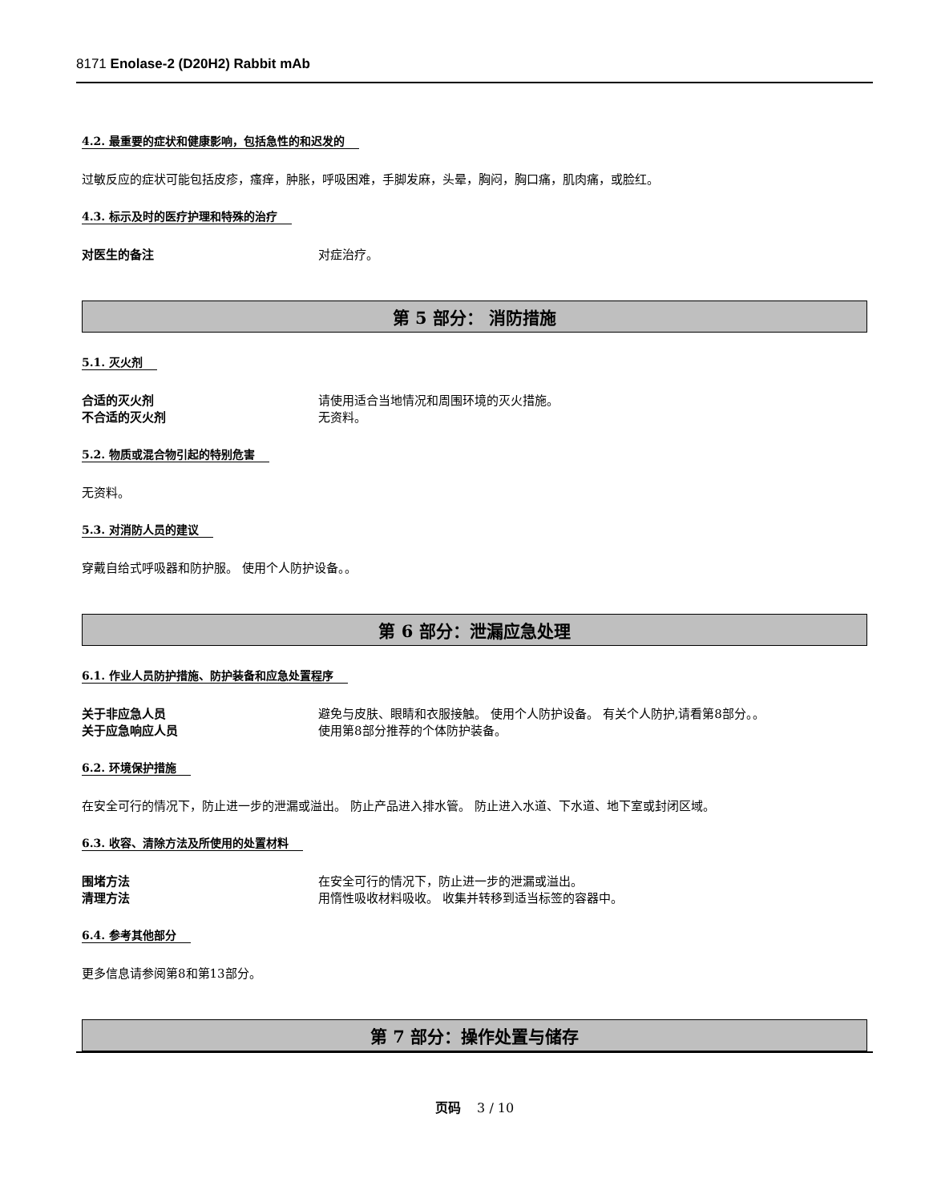8171 Enolase-2 (D20H2) Rabbit mAb
4.2. 最重要的症状和健康影响，包括急性的和迟发的
过敏反应的症状可能包括皮疹，瘙痒，肿胀，呼吸困难，手脚发麻，头晕，胸闷，胸口痛，肌肉痛，或脸红。
4.3. 标示及时的医疗护理和特殊的治疗
对医生的备注 对症治疗。
第 5 部分： 消防措施
5.1. 灭火剂
合适的灭火剂 请使用适合当地情况和周围环境的灭火措施。
不合适的灭火剂 无资料。
5.2. 物质或混合物引起的特别危害
无资料。
5.3. 对消防人员的建议
穿戴自给式呼吸器和防护服。 使用个人防护设备。。
第 6 部分：泄漏应急处理
6.1. 作业人员防护措施、防护装备和应急处置程序
关于非应急人员 避免与皮肤、眼睛和衣服接触。 使用个人防护设备。 有关个人防护,请看第8部分。。
关于应急响应人员 使用第8部分推荐的个体防护装备。
6.2. 环境保护措施
在安全可行的情况下，防止进一步的泄漏或溢出。 防止产品进入排水管。 防止进入水道、下水道、地下室或封闭区域。
6.3. 收容、清除方法及所使用的处置材料
围堵方法 在安全可行的情况下，防止进一步的泄漏或溢出。
清理方法 用惰性吸收材料吸收。 收集并转移到适当标签的容器中。
6.4. 参考其他部分
更多信息请参阅第8和第13部分。
第 7 部分：操作处置与储存
页码 3 / 10